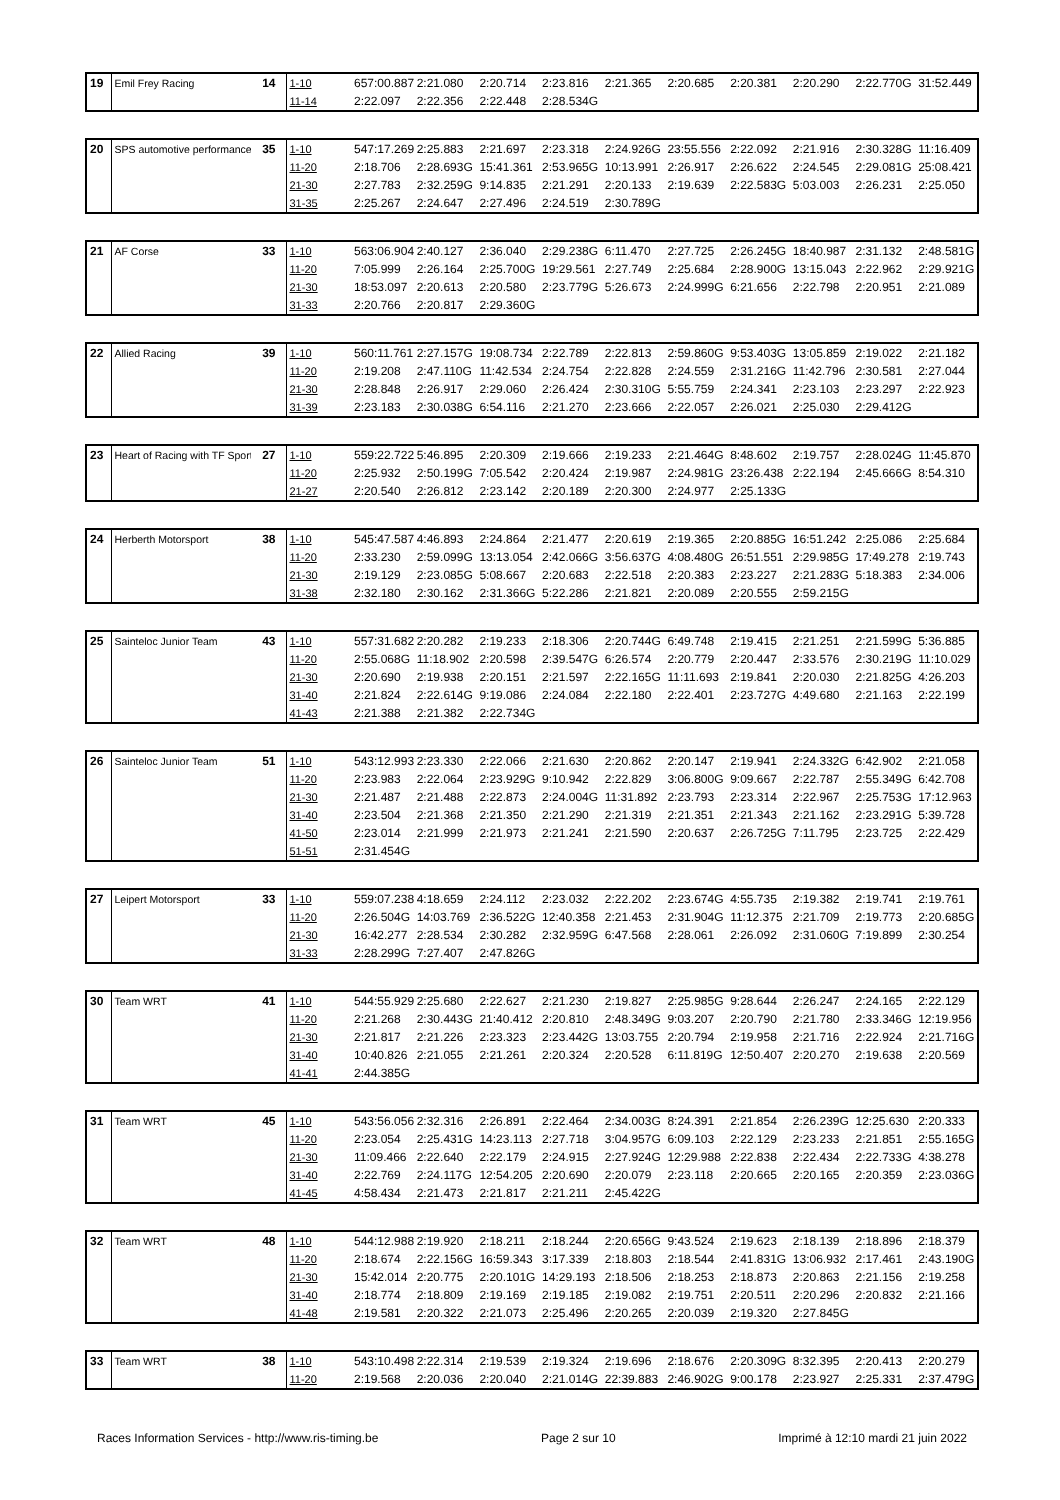| 19 | Emil Frey Racing | 14 | 1-10 | 657:00.887 | 2:21.080 | 2:20.714 | 2:23.816 | 2:21.365 | 2:20.685 | 2:20.381 | 2:20.290 | 2:22.770G | 31:52.449 |
| | | | 11-14 | 2:22.097 | 2:22.356 | 2:22.448 | 2:28.534G | | | | | | |
| 20 | SPS automotive performance | 35 | 1-10 | 547:17.269 | 2:25.883 | 2:21.697 | 2:23.318 | 2:24.926G | 23:55.556 | 2:22.092 | 2:21.916 | 2:30.328G | 11:16.409 |
| | | | 11-20 | 2:18.706 | 2:28.693G | 15:41.361 | 2:53.965G | 10:13.991 | 2:26.917 | 2:26.622 | 2:24.545 | 2:29.081G | 25:08.421 |
| | | | 21-30 | 2:27.783 | 2:32.259G | 9:14.835 | 2:21.291 | 2:20.133 | 2:19.639 | 2:22.583G | 5:03.003 | 2:26.231 | 2:25.050 |
| | | | 31-35 | 2:25.267 | 2:24.647 | 2:27.496 | 2:24.519 | 2:30.789G | | | | | |
| 21 | AF Corse | 33 | 1-10 | 563:06.904 | 2:40.127 | 2:36.040 | 2:29.238G | 6:11.470 | 2:27.725 | 2:26.245G | 18:40.987 | 2:31.132 | 2:48.581G |
| | | | 11-20 | 7:05.999 | 2:26.164 | 2:25.700G | 19:29.561 | 2:27.749 | 2:25.684 | 2:28.900G | 13:15.043 | 2:22.962 | 2:29.921G |
| | | | 21-30 | 18:53.097 | 2:20.613 | 2:20.580 | 2:23.779G | 5:26.673 | 2:24.999G | 6:21.656 | 2:22.798 | 2:20.951 | 2:21.089 |
| | | | 31-33 | 2:20.766 | 2:20.817 | 2:29.360G | | | | | | | |
| 22 | Allied Racing | 39 | 1-10 | 560:11.761 | 2:27.157G | 19:08.734 | 2:22.789 | 2:22.813 | 2:59.860G | 9:53.403G | 13:05.859 | 2:19.022 | 2:21.182 |
| | | | 11-20 | 2:19.208 | 2:47.110G | 11:42.534 | 2:24.754 | 2:22.828 | 2:24.559 | 2:31.216G | 11:42.796 | 2:30.581 | 2:27.044 |
| | | | 21-30 | 2:28.848 | 2:26.917 | 2:29.060 | 2:26.424 | 2:30.310G | 5:55.759 | 2:24.341 | 2:23.103 | 2:23.297 | 2:22.923 |
| | | | 31-39 | 2:23.183 | 2:30.038G | 6:54.116 | 2:21.270 | 2:23.666 | 2:22.057 | 2:26.021 | 2:25.030 | 2:29.412G | |
| 23 | Heart of Racing with TF Sport | 27 | 1-10 | 559:22.722 | 5:46.895 | 2:20.309 | 2:19.666 | 2:19.233 | 2:21.464G | 8:48.602 | 2:19.757 | 2:28.024G | 11:45.870 |
| | | | 11-20 | 2:25.932 | 2:50.199G | 7:05.542 | 2:20.424 | 2:19.987 | 2:24.981G | 23:26.438 | 2:22.194 | 2:45.666G | 8:54.310 |
| | | | 21-27 | 2:20.540 | 2:26.812 | 2:23.142 | 2:20.189 | 2:20.300 | 2:24.977 | 2:25.133G | | | |
| 24 | Herberth Motorsport | 38 | 1-10 | 545:47.587 | 4:46.893 | 2:24.864 | 2:21.477 | 2:20.619 | 2:19.365 | 2:20.885G | 16:51.242 | 2:25.086 | 2:25.684 |
| | | | 11-20 | 2:33.230 | 2:59.099G | 13:13.054 | 2:42.066G | 3:56.637G | 4:08.480G | 26:51.551 | 2:29.985G | 17:49.278 | 2:19.743 |
| | | | 21-30 | 2:19.129 | 2:23.085G | 5:08.667 | 2:20.683 | 2:22.518 | 2:20.383 | 2:23.227 | 2:21.283G | 5:18.383 | 2:34.006 |
| | | | 31-38 | 2:32.180 | 2:30.162 | 2:31.366G | 5:22.286 | 2:21.821 | 2:20.089 | 2:20.555 | 2:59.215G | | |
| 25 | Sainteloc Junior Team | 43 | 1-10 | 557:31.682 | 2:20.282 | 2:19.233 | 2:18.306 | 2:20.744G | 6:49.748 | 2:19.415 | 2:21.251 | 2:21.599G | 5:36.885 |
| | | | 11-20 | 2:55.068G | 11:18.902 | 2:20.598 | 2:39.547G | 6:26.574 | 2:20.779 | 2:20.447 | 2:33.576 | 2:30.219G | 11:10.029 |
| | | | 21-30 | 2:20.690 | 2:19.938 | 2:20.151 | 2:21.597 | 2:22.165G | 11:11.693 | 2:19.841 | 2:20.030 | 2:21.825G | 4:26.203 |
| | | | 31-40 | 2:21.824 | 2:22.614G | 9:19.086 | 2:24.084 | 2:22.180 | 2:22.401 | 2:23.727G | 4:49.680 | 2:21.163 | 2:22.199 |
| | | | 41-43 | 2:21.388 | 2:21.382 | 2:22.734G | | | | | | | |
| 26 | Sainteloc Junior Team | 51 | 1-10 | 543:12.993 | 2:23.330 | 2:22.066 | 2:21.630 | 2:20.862 | 2:20.147 | 2:19.941 | 2:24.332G | 6:42.902 | 2:21.058 |
| | | | 11-20 | 2:23.983 | 2:22.064 | 2:23.929G | 9:10.942 | 2:22.829 | 3:06.800G | 9:09.667 | 2:22.787 | 2:55.349G | 6:42.708 |
| | | | 21-30 | 2:21.487 | 2:21.488 | 2:22.873 | 2:24.004G | 11:31.892 | 2:23.793 | 2:23.314 | 2:22.967 | 2:25.753G | 17:12.963 |
| | | | 31-40 | 2:23.504 | 2:21.368 | 2:21.350 | 2:21.290 | 2:21.319 | 2:21.351 | 2:21.343 | 2:21.162 | 2:23.291G | 5:39.728 |
| | | | 41-50 | 2:23.014 | 2:21.999 | 2:21.973 | 2:21.241 | 2:21.590 | 2:20.637 | 2:26.725G | 7:11.795 | 2:23.725 | 2:22.429 |
| | | | 51-51 | 2:31.454G | | | | | | | | | |
| 27 | Leipert Motorsport | 33 | 1-10 | 559:07.238 | 4:18.659 | 2:24.112 | 2:23.032 | 2:22.202 | 2:23.674G | 4:55.735 | 2:19.382 | 2:19.741 | 2:19.761 |
| | | | 11-20 | 2:26.504G | 14:03.769 | 2:36.522G | 12:40.358 | 2:21.453 | 2:31.904G | 11:12.375 | 2:21.709 | 2:19.773 | 2:20.685G |
| | | | 21-30 | 16:42.277 | 2:28.534 | 2:30.282 | 2:32.959G | 6:47.568 | 2:28.061 | 2:26.092 | 2:31.060G | 7:19.899 | 2:30.254 |
| | | | 31-33 | 2:28.299G | 7:27.407 | 2:47.826G | | | | | | | |
| 30 | Team WRT | 41 | 1-10 | 544:55.929 | 2:25.680 | 2:22.627 | 2:21.230 | 2:19.827 | 2:25.985G | 9:28.644 | 2:26.247 | 2:24.165 | 2:22.129 |
| | | | 11-20 | 2:21.268 | 2:30.443G | 21:40.412 | 2:20.810 | 2:48.349G | 9:03.207 | 2:20.790 | 2:21.780 | 2:33.346G | 12:19.956 |
| | | | 21-30 | 2:21.817 | 2:21.226 | 2:23.323 | 2:23.442G | 13:03.755 | 2:20.794 | 2:19.958 | 2:21.716 | 2:22.924 | 2:21.716G |
| | | | 31-40 | 10:40.826 | 2:21.055 | 2:21.261 | 2:20.324 | 2:20.528 | 6:11.819G | 12:50.407 | 2:20.270 | 2:19.638 | 2:20.569 |
| | | | 41-41 | 2:44.385G | | | | | | | | | |
| 31 | Team WRT | 45 | 1-10 | 543:56.056 | 2:32.316 | 2:26.891 | 2:22.464 | 2:34.003G | 8:24.391 | 2:21.854 | 2:26.239G | 12:25.630 | 2:20.333 |
| | | | 11-20 | 2:23.054 | 2:25.431G | 14:23.113 | 2:27.718 | 3:04.957G | 6:09.103 | 2:22.129 | 2:23.233 | 2:21.851 | 2:55.165G |
| | | | 21-30 | 11:09.466 | 2:22.640 | 2:22.179 | 2:24.915 | 2:27.924G | 12:29.988 | 2:22.838 | 2:22.434 | 2:22.733G | 4:38.278 |
| | | | 31-40 | 2:22.769 | 2:24.117G | 12:54.205 | 2:20.690 | 2:20.079 | 2:23.118 | 2:20.665 | 2:20.165 | 2:20.359 | 2:23.036G |
| | | | 41-45 | 4:58.434 | 2:21.473 | 2:21.817 | 2:21.211 | 2:45.422G | | | | | |
| 32 | Team WRT | 48 | 1-10 | 544:12.988 | 2:19.920 | 2:18.211 | 2:18.244 | 2:20.656G | 9:43.524 | 2:19.623 | 2:18.139 | 2:18.896 | 2:18.379 |
| | | | 11-20 | 2:18.674 | 2:22.156G | 16:59.343 | 3:17.339 | 2:18.803 | 2:18.544 | 2:41.831G | 13:06.932 | 2:17.461 | 2:43.190G |
| | | | 21-30 | 15:42.014 | 2:20.775 | 2:20.101G | 14:29.193 | 2:18.506 | 2:18.253 | 2:18.873 | 2:20.863 | 2:21.156 | 2:19.258 |
| | | | 31-40 | 2:18.774 | 2:18.809 | 2:19.169 | 2:19.185 | 2:19.082 | 2:19.751 | 2:20.511 | 2:20.296 | 2:20.832 | 2:21.166 |
| | | | 41-48 | 2:19.581 | 2:20.322 | 2:21.073 | 2:25.496 | 2:20.265 | 2:20.039 | 2:19.320 | 2:27.845G | | |
| 33 | Team WRT | 38 | 1-10 | 543:10.498 | 2:22.314 | 2:19.539 | 2:19.324 | 2:19.696 | 2:18.676 | 2:20.309G | 8:32.395 | 2:20.413 | 2:20.279 |
| | | | 11-20 | 2:19.568 | 2:20.036 | 2:20.040 | 2:21.014G | 22:39.883 | 2:46.902G | 9:00.178 | 2:23.927 | 2:25.331 | 2:37.479G |
Races Information Services - http://www.ris-timing.be Page 2 sur 10 Imprimé à 12:10 mardi 21 juin 2022